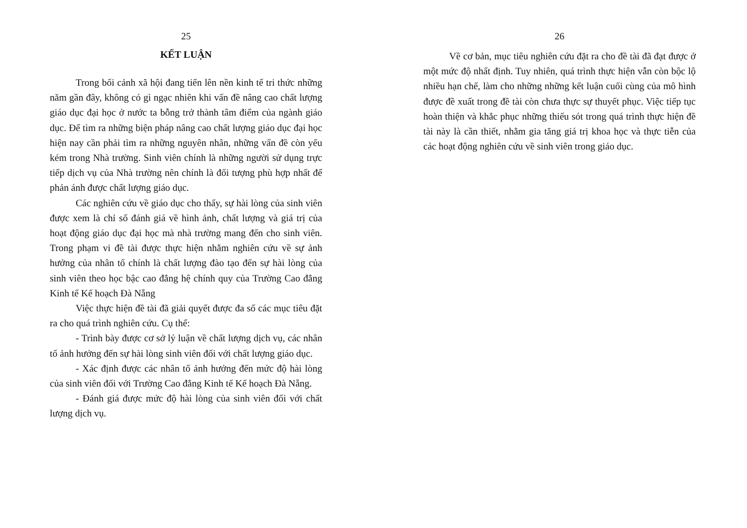25
KẾT LUẬN
Trong bối cảnh xã hội đang tiến lên nền kinh tế tri thức những năm gần đây, không có gì ngạc nhiên khi vấn đề nâng cao chất lượng giáo dục đại học ở nước ta bỗng trở thành tâm điểm của ngành giáo dục. Để tìm ra những biện pháp nâng cao chất lượng giáo dục đại học hiện nay cần phải tìm ra những nguyên nhân, những vấn đề còn yếu kém trong Nhà trường. Sinh viên chính là những người sử dụng trực tiếp dịch vụ của Nhà trường nên chính là đối tượng phù hợp nhất để phản ánh được chất lượng giáo dục.
Các nghiên cứu về giáo dục cho thấy, sự hài lòng của sinh viên được xem là chỉ số đánh giá về hình ảnh, chất lượng và giá trị của hoạt động giáo dục đại học mà nhà trường mang đến cho sinh viên. Trong phạm vi đề tài được thực hiện nhằm nghiên cứu về sự ảnh hưởng của nhân tố chính là chất lượng đào tạo đến sự hài lòng của sinh viên theo học bậc cao đẳng hệ chính quy của Trường Cao đẳng Kinh tế Kế hoạch Đà Nẵng
Việc thực hiện đề tài đã giải quyết được đa số các mục tiêu đặt ra cho quá trình nghiên cứu. Cụ thể:
- Trình bày được cơ sở lý luận về chất lượng dịch vụ, các nhân tố ảnh hưởng đến sự hài lòng sinh viên đối với chất lượng giáo dục.
- Xác định được các nhân tố ảnh hưởng đến mức độ hài lòng của sinh viên đối với Trường Cao đẳng Kinh tế Kế hoạch Đà Nẵng.
- Đánh giá được mức độ hài lòng của sinh viên đối với chất lượng dịch vụ.
26
Về cơ bản, mục tiêu nghiên cứu đặt ra cho đề tài đã đạt được ở một mức độ nhất định. Tuy nhiên, quá trình thực hiện vẫn còn bộc lộ nhiều hạn chế, làm cho những những kết luận cuối cùng của mô hình được đề xuất trong đề tài còn chưa thực sự thuyết phục. Việc tiếp tục hoàn thiện và khắc phục những thiếu sót trong quá trình thực hiện đề tài này là cần thiết, nhằm gia tăng giá trị khoa học và thực tiễn của các hoạt động nghiên cứu về sinh viên trong giáo dục.